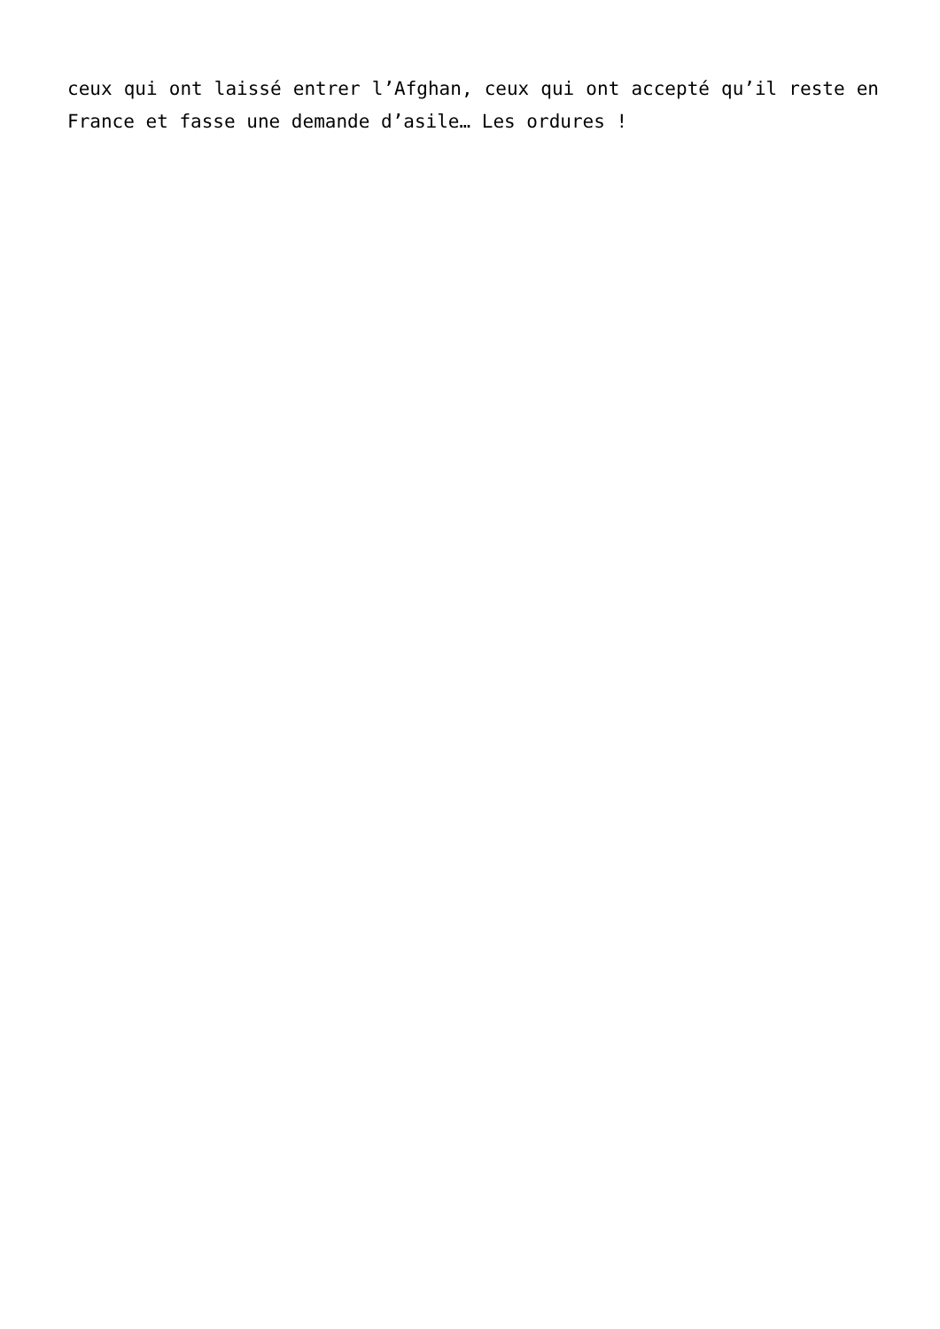ceux qui ont laissé entrer l’Afghan, ceux qui ont accepté qu’il reste en France et fasse une demande d’asile… Les ordures !